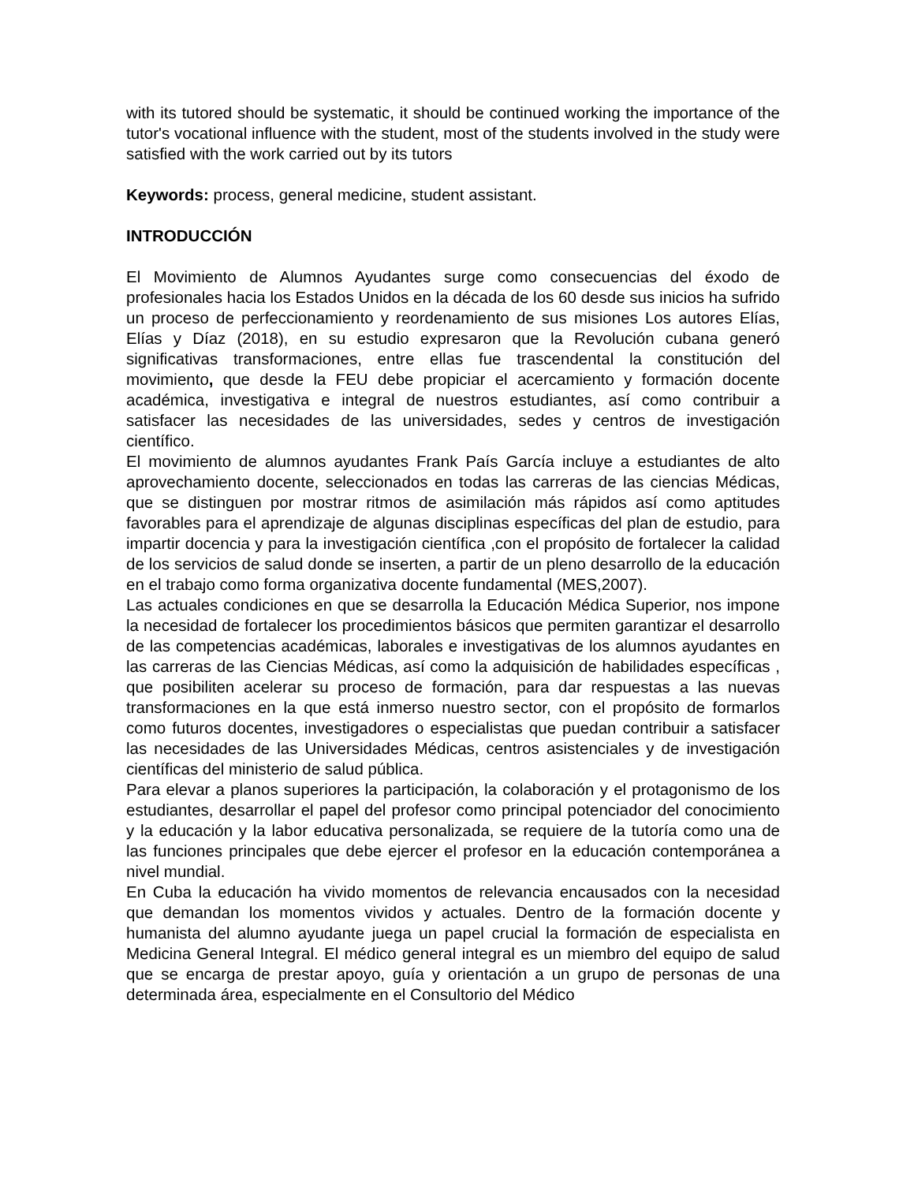with its tutored should be systematic, it should be continued working the importance of the tutor's vocational influence with the student, most of the students involved in the study were satisfied with the work carried out by its tutors
Keywords: process, general medicine, student assistant.
INTRODUCCIÓN
El Movimiento de Alumnos Ayudantes surge como consecuencias del éxodo de profesionales hacia los Estados Unidos en la década de los 60 desde sus inicios ha sufrido un proceso de perfeccionamiento y reordenamiento de sus misiones Los autores Elías, Elías y Díaz (2018), en su estudio expresaron que la Revolución cubana generó significativas transformaciones, entre ellas fue trascendental la constitución del movimiento, que desde la FEU debe propiciar el acercamiento y formación docente académica, investigativa e integral de nuestros estudiantes, así como contribuir a satisfacer las necesidades de las universidades, sedes y centros de investigación científico.
El movimiento de alumnos ayudantes Frank País García incluye a estudiantes de alto aprovechamiento docente, seleccionados en todas las carreras de las ciencias Médicas, que se distinguen por mostrar ritmos de asimilación más rápidos así como aptitudes favorables para el aprendizaje de algunas disciplinas específicas del plan de estudio, para impartir docencia y para la investigación científica ,con el propósito de fortalecer la calidad de los servicios de salud donde se inserten, a partir de un pleno desarrollo de la educación en el trabajo como forma organizativa docente fundamental (MES,2007).
Las actuales condiciones en que se desarrolla la Educación Médica Superior, nos impone la necesidad de fortalecer los procedimientos básicos que permiten garantizar el desarrollo de las competencias académicas, laborales e investigativas de los alumnos ayudantes en las carreras de las Ciencias Médicas, así como la adquisición de habilidades específicas , que posibiliten acelerar su proceso de formación, para dar respuestas a las nuevas transformaciones en la que está inmerso nuestro sector, con el propósito de formarlos como futuros docentes, investigadores o especialistas que puedan contribuir a satisfacer las necesidades de las Universidades Médicas, centros asistenciales y de investigación científicas del ministerio de salud pública.
Para elevar a planos superiores la participación, la colaboración y el protagonismo de los estudiantes, desarrollar el papel del profesor como principal potenciador del conocimiento y la educación y la labor educativa personalizada, se requiere de la tutoría como una de las funciones principales que debe ejercer el profesor en la educación contemporánea a nivel mundial.
En Cuba la educación ha vivido momentos de relevancia encausados con la necesidad que demandan los momentos vividos y actuales. Dentro de la formación docente y humanista del alumno ayudante juega un papel crucial la formación de especialista en Medicina General Integral. El médico general integral es un miembro del equipo de salud que se encarga de prestar apoyo, guía y orientación a un grupo de personas de una determinada área, especialmente en el Consultorio del Médico